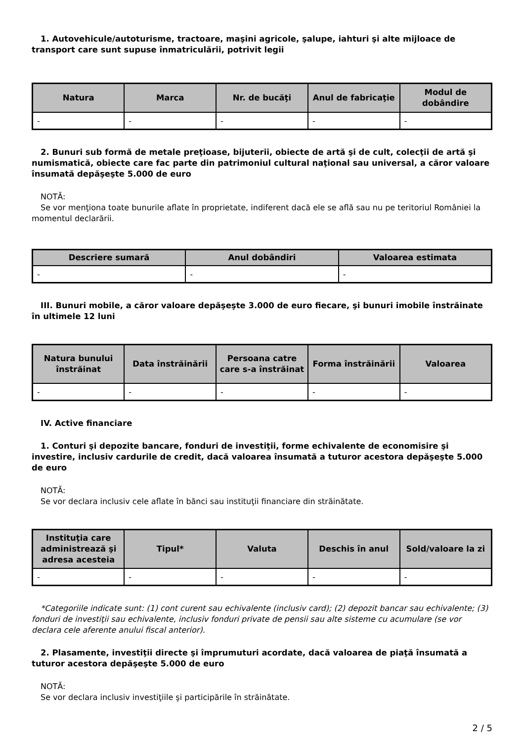1. Autovehicule/autoturisme, tractoare, maşini agricole, şalupe, iahturi şi alte mijloace de transport care sunt supuse înmatriculării, potrivit legii
| Natura | Marca | Nr. de bucăţi | Anul de fabricaţie | Modul de dobândire |
| --- | --- | --- | --- | --- |
| - | - | - | - | - |
2. Bunuri sub formă de metale preţioase, bijuterii, obiecte de artă şi de cult, colecţii de artă şi numismatică, obiecte care fac parte din patrimoniul cultural naţional sau universal, a căror valoare însumată depăşeşte 5.000 de euro
NOTĂ:
Se vor menţiona toate bunurile aflate în proprietate, indiferent dacă ele se află sau nu pe teritoriul României la momentul declarării.
| Descriere sumară | Anul dobândiri | Valoarea estimata |
| --- | --- | --- |
| - | - | - |
III. Bunuri mobile, a căror valoare depăşeşte 3.000 de euro fiecare, şi bunuri imobile înstrăinate în ultimele 12 luni
| Natura bunului înstrăinat | Data înstrăinării | Persoana catre care s-a înstrăinat | Forma înstrăinării | Valoarea |
| --- | --- | --- | --- | --- |
| - | - | - | - | - |
IV. Active financiare
1. Conturi şi depozite bancare, fonduri de investiţii, forme echivalente de economisire şi investire, inclusiv cardurile de credit, dacă valoarea însumată a tuturor acestora depăşeşte 5.000 de euro
NOTĂ:
Se vor declara inclusiv cele aflate în bănci sau instituţii financiare din străinătate.
| Instituţia care administrează şi adresa acesteia | Tipul* | Valuta | Deschis în anul | Sold/valoare la zi |
| --- | --- | --- | --- | --- |
| - | - | - | - | - |
*Categoriile indicate sunt: (1) cont curent sau echivalente (inclusiv card); (2) depozit bancar sau echivalente; (3) fonduri de investiţii sau echivalente, inclusiv fonduri private de pensii sau alte sisteme cu acumulare (se vor declara cele aferente anului fiscal anterior).
2. Plasamente, investiţii directe şi împrumuturi acordate, dacă valoarea de piaţă însumată a tuturor acestora depăşeşte 5.000 de euro
NOTĂ:
Se vor declara inclusiv investiţiile şi participările în străinătate.
2 / 5